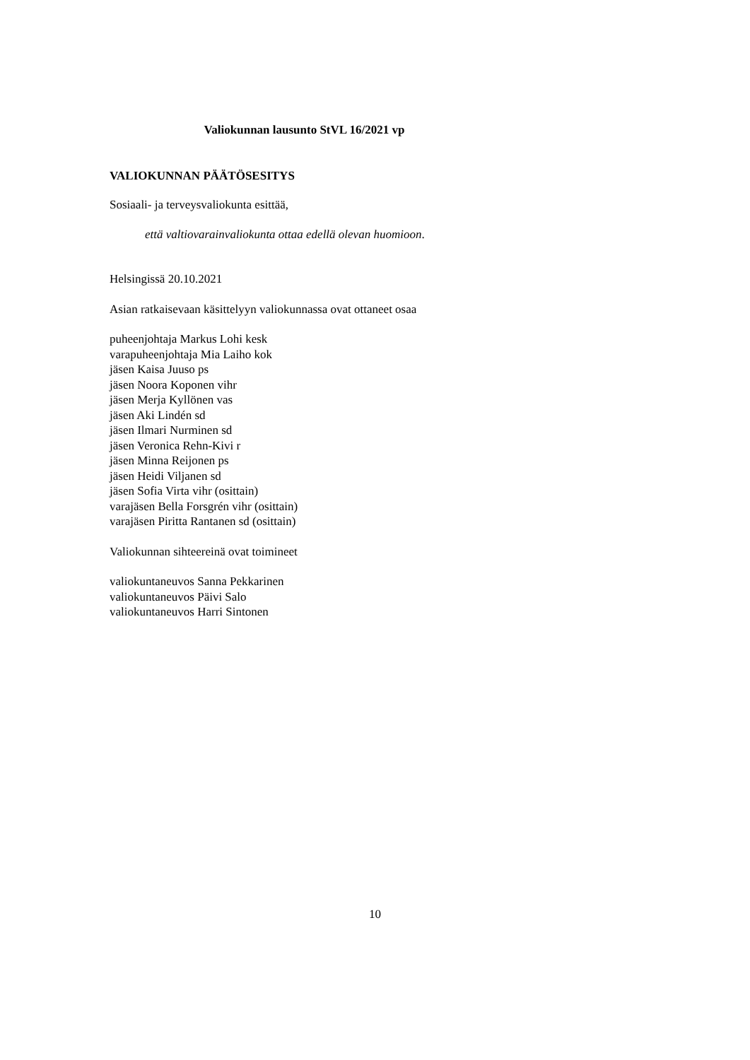Valiokunnan lausunto StVL 16/2021 vp
VALIOKUNNAN PÄÄTÖSESITYS
Sosiaali- ja terveysvaliokunta esittää,
että valtiovarainvaliokunta ottaa edellä olevan huomioon.
Helsingissä 20.10.2021
Asian ratkaisevaan käsittelyyn valiokunnassa ovat ottaneet osaa
puheenjohtaja Markus Lohi kesk
varapuheenjohtaja Mia Laiho kok
jäsen Kaisa Juuso ps
jäsen Noora Koponen vihr
jäsen Merja Kyllönen vas
jäsen Aki Lindén sd
jäsen Ilmari Nurminen sd
jäsen Veronica Rehn-Kivi r
jäsen Minna Reijonen ps
jäsen Heidi Viljanen sd
jäsen Sofia Virta vihr (osittain)
varajäsen Bella Forsgrén vihr (osittain)
varajäsen Piritta Rantanen sd (osittain)
Valiokunnan sihteereinä ovat toimineet
valiokuntaneuvos Sanna Pekkarinen
valiokuntaneuvos Päivi Salo
valiokuntaneuvos Harri Sintonen
10